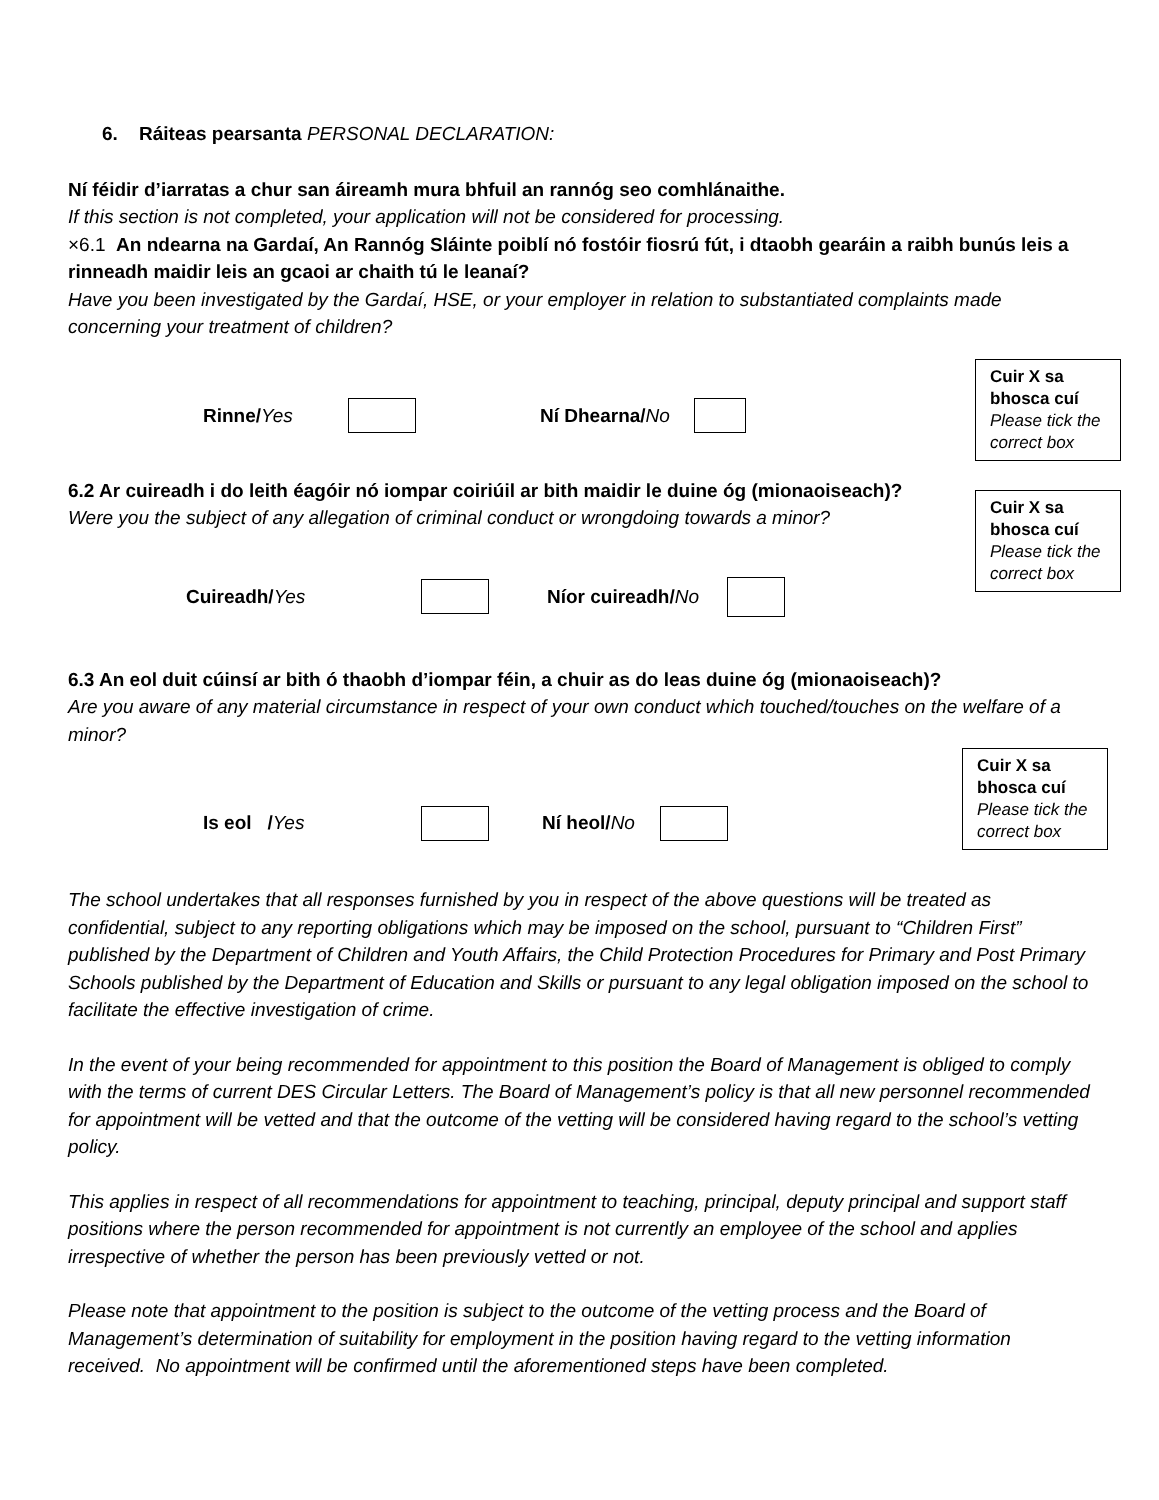6. Ráiteas pearsanta PERSONAL DECLARATION:
Ní féidir d’iarratas a chur san áireamh mura bhfuil an rannóg seo comhlánaithe.
If this section is not completed, your application will not be considered for processing.
×6.1 An ndearna na Gardaí, An Rannóg Sláinte poiblí nó fostóir fiosrú fút, i dtaobh gearáin a raibh bunús leis a rinneadh maidir leis an gcaoi ar chaith tú le leanaí?
Have you been investigated by the Gardaí, HSE, or your employer in relation to substantiated complaints made concerning your treatment of children?
Rinne/Yes Ní Dhearna/No
Cuir X sa bhosca cuí
Please tick the correct box
6.2 Ar cuireadh i do leith éagóir nó iompar coiriúil ar bith maidir le duine óg (mionaoiseach)?
Were you the subject of any allegation of criminal conduct or wrongdoing towards a minor?
Cuireadh/Yes Níor cuireadh/No
Cuir X sa bhosca cuí
Please tick the correct box
6.3 An eol duit cúinsí ar bith ó thaobh d’iompar féin, a chuir as do leas duine óg (mionaoiseach)?
Are you aware of any material circumstance in respect of your own conduct which touched/touches on the welfare of a minor?
Is eol /Yes Ní heol/No
Cuir X sa bhosca cuí
Please tick the correct box
The school undertakes that all responses furnished by you in respect of the above questions will be treated as confidential, subject to any reporting obligations which may be imposed on the school, pursuant to “Children First” published by the Department of Children and Youth Affairs, the Child Protection Procedures for Primary and Post Primary Schools published by the Department of Education and Skills or pursuant to any legal obligation imposed on the school to facilitate the effective investigation of crime.
In the event of your being recommended for appointment to this position the Board of Management is obliged to comply with the terms of current DES Circular Letters. The Board of Management’s policy is that all new personnel recommended for appointment will be vetted and that the outcome of the vetting will be considered having regard to the school’s vetting policy.
This applies in respect of all recommendations for appointment to teaching, principal, deputy principal and support staff positions where the person recommended for appointment is not currently an employee of the school and applies irrespective of whether the person has been previously vetted or not.
Please note that appointment to the position is subject to the outcome of the vetting process and the Board of Management’s determination of suitability for employment in the position having regard to the vetting information received. No appointment will be confirmed until the aforementioned steps have been completed.